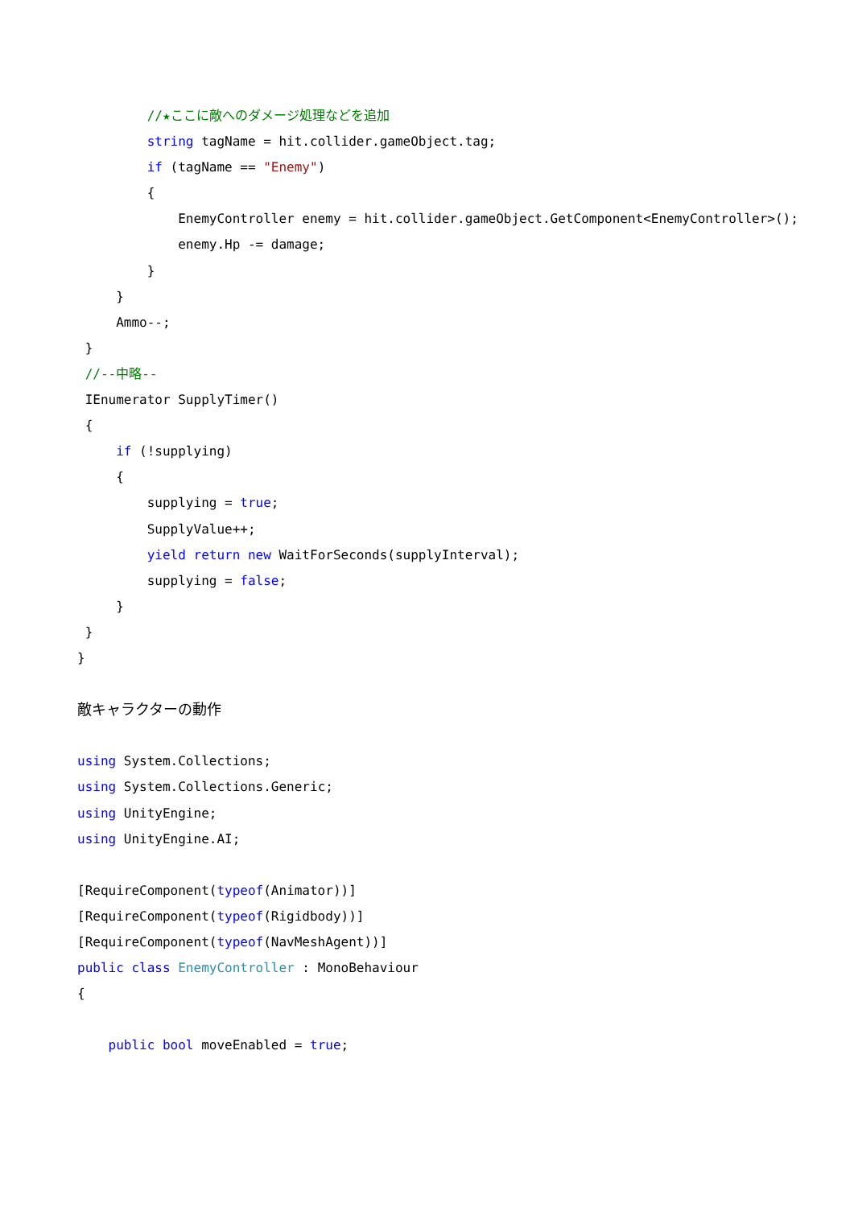//★ここに敵へのダメージ処理などを追加
string tagName = hit.collider.gameObject.tag;
if (tagName == "Enemy")
{
EnemyController enemy = hit.collider.gameObject.GetComponent<EnemyController>();
enemy.Hp -= damage;
}
}
Ammo--;
}
//--中略--
IEnumerator SupplyTimer()
{
if (!supplying)
{
supplying = true;
SupplyValue++;
yield return new WaitForSeconds(supplyInterval);
supplying = false;
}
}
}
敵キャラクターの動作
using System.Collections;
using System.Collections.Generic;
using UnityEngine;
using UnityEngine.AI;
[RequireComponent(typeof(Animator))]
[RequireComponent(typeof(Rigidbody))]
[RequireComponent(typeof(NavMeshAgent))]
public class EnemyController : MonoBehaviour
{
public bool moveEnabled = true;